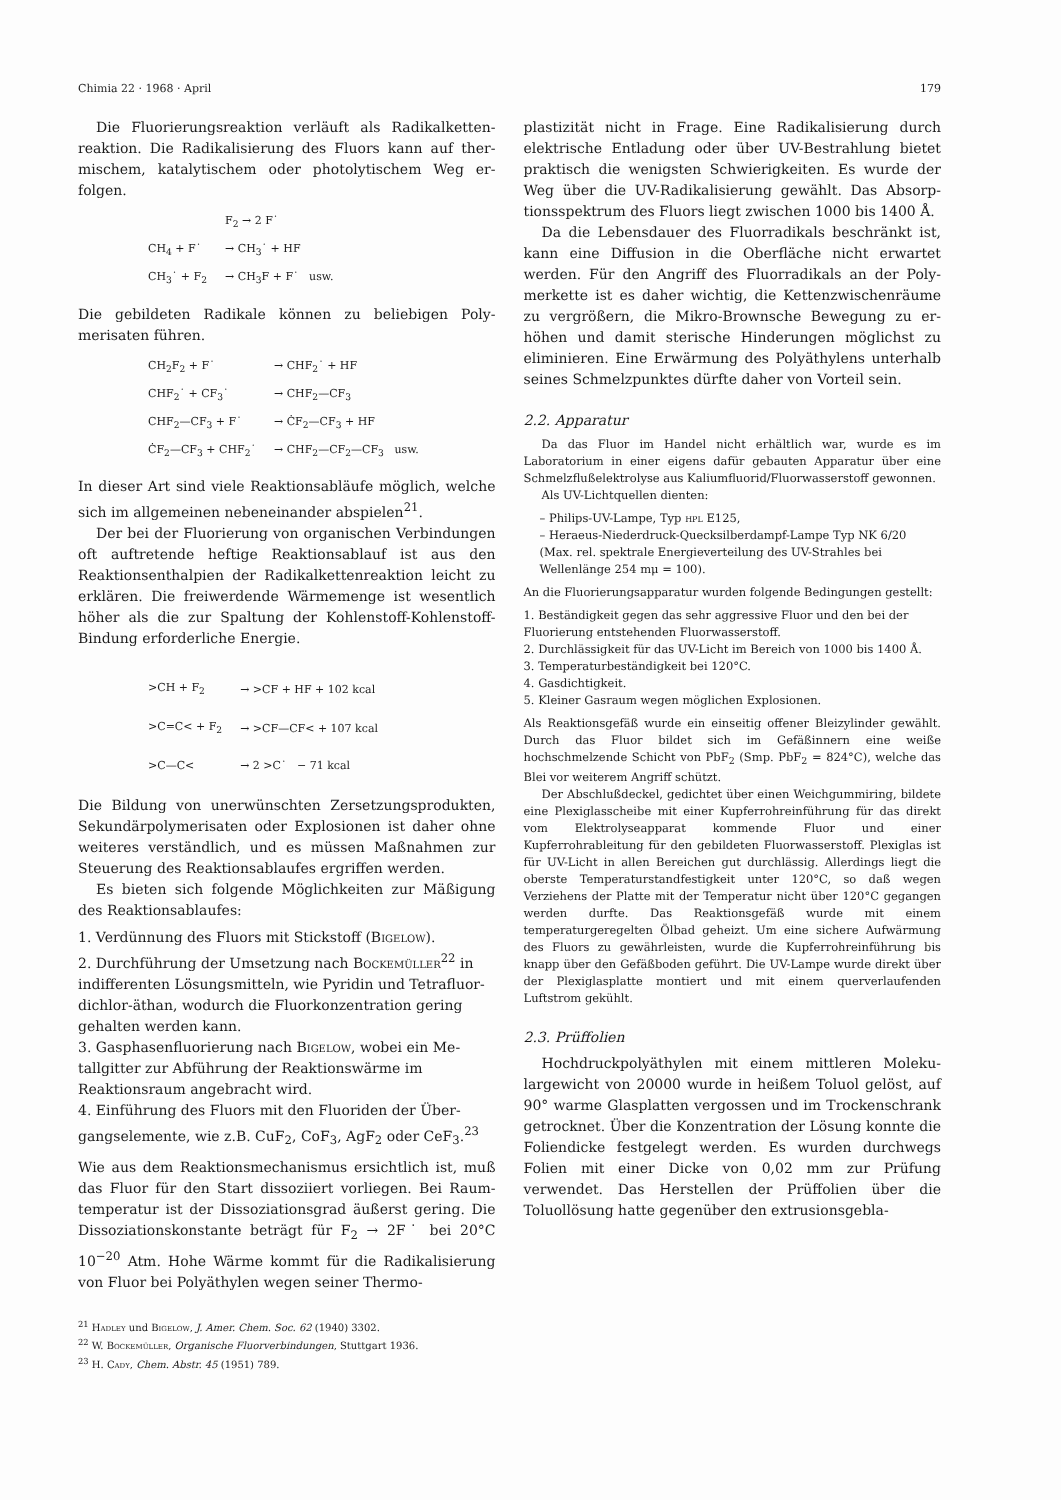Chimia 22 · 1968 · April 179
Die Fluorierungsreaktion verläuft als Radikalketten­reaktion. Die Radikalisierung des Fluors kann auf ther­mischem, katalytischem oder photolytischem Weg er­folgen.
| | F<sub>2</sub> → 2 F˙ |
| CH<sub>4</sub> + F˙ | → CH<sub>3</sub>˙ + HF |
| CH<sub>3</sub>˙ + F<sub>2</sub> | → CH<sub>3</sub>F + F˙ usw. |
Die gebildeten Radikale können zu beliebigen Poly­merisaten führen.
| CH<sub>2</sub>F<sub>2</sub> + F˙ | → CHF<sub>2</sub>˙ + HF |
| CHF<sub>2</sub>˙ + CF<sub>3</sub>˙ | → CHF<sub>2</sub>—CF<sub>3</sub> |
| CHF<sub>2</sub>—CF<sub>3</sub> + F˙ | → ĊF<sub>2</sub>—CF<sub>3</sub> + HF |
| ĊF<sub>2</sub>—CF<sub>3</sub> + CHF<sub>2</sub>˙ | → CHF<sub>2</sub>—CF<sub>2</sub>—CF<sub>3</sub> usw. |
In dieser Art sind viele Reaktionsabläufe möglich, wel­che sich im allgemeinen nebeneinander abspielen<sup>21</sup>.
Der bei der Fluorierung von organischen Verbindun­gen oft auftretende heftige Reaktionsablauf ist aus den Reaktionsenthalpien der Radikalkettenreaktion leicht zu erklären. Die freiwerdende Wärmemenge ist wesent­lich höher als die zur Spaltung der Kohlenstoff-Kohlen­stoff-Bindung erforderliche Energie.
| >CH + F<sub>2</sub> | → >CF + HF + 102 kcal |
| >C=C< + F<sub>2</sub> | → >CF—CF< + 107 kcal |
| >C—C< | → 2 >C˙ − 71 kcal |
Die Bildung von unerwünschten Zersetzungsprodukten, Sekundärpolymerisaten oder Explosionen ist daher ohne weiteres verständlich, und es müssen Maßnahmen zur Steuerung des Reaktionsablaufes ergriffen werden.
Es bieten sich folgende Möglichkeiten zur Mäßigung des Reaktionsablaufes:
1. Verdünnung des Fluors mit Stickstoff (Bigelow).
2. Durchführung der Umsetzung nach Bockemüller<sup>22</sup> in indifferenten Lösungsmitteln, wie Pyridin und Tetrafluor-dichlor-äthan, wodurch die Fluorkonzen­tration gering gehalten werden kann.
3. Gasphasenfluorierung nach Bigelow, wobei ein Me­tallgitter zur Abführung der Reaktionswärme im Reaktionsraum angebracht wird.
4. Einführung des Fluors mit den Fluoriden der Über­gangselemente, wie z.B. CuF<sub>2</sub>, CoF<sub>3</sub>, AgF<sub>2</sub> oder CeF<sub>3</sub>.<sup>23</sup>
Wie aus dem Reaktionsmechanismus ersichtlich ist, muß das Fluor für den Start dissoziiert vorliegen. Bei Raum­temperatur ist der Dissoziationsgrad äußerst gering. Die Dissoziationskonstante beträgt für F<sub>2</sub> → 2F˙ bei 20°C 10<sup>−20</sup> Atm. Hohe Wärme kommt für die Radikali­sierung von Fluor bei Polyäthylen wegen seiner Thermo-
<sup>21</sup> Hadley und Bigelow, J. Amer. Chem. Soc. 62 (1940) 3302.
<sup>22</sup> W. Bockemüller, Organische Fluorverbindungen, Stuttgart 1936.
<sup>23</sup> H. Cady, Chem. Abstr. 45 (1951) 789.
plastizität nicht in Frage. Eine Radikalisierung durch elektrische Entladung oder über UV-Bestrahlung bietet praktisch die wenigsten Schwierigkeiten. Es wurde der Weg über die UV-Radikalisierung gewählt. Das Absorp­tionsspektrum des Fluors liegt zwischen 1000 bis 1400 Å.
Da die Lebensdauer des Fluorradikals beschränkt ist, kann eine Diffusion in die Oberfläche nicht erwartet werden. Für den Angriff des Fluorradikals an der Poly­merkette ist es daher wichtig, die Kettenzwischenräume zu vergrößern, die Mikro-Brownsche Bewegung zu er­höhen und damit sterische Hinderungen möglichst zu eliminieren. Eine Erwärmung des Polyäthylens unter­halb seines Schmelzpunktes dürfte daher von Vorteil sein.
2.2. Apparatur
Da das Fluor im Handel nicht erhältlich war, wurde es im Laboratorium in einer eigens dafür gebauten Apparatur über eine Schmelzflußelektrolyse aus Kaliumfluorid/Fluorwasser­stoff gewonnen.
Als UV-Lichtquellen dienten:
– Philips-UV-Lampe, Typ hpl E125,
– Heraeus-Niederdruck-Quecksilberdampf-Lampe Typ NK 6/20 (Max. rel. spektrale Energieverteilung des UV-Strahles bei Wellenlänge 254 mμ = 100).
An die Fluorierungsapparatur wurden folgende Bedingungen gestellt:
1. Beständigkeit gegen das sehr aggressive Fluor und den bei der Fluorierung entstehenden Fluorwasserstoff.
2. Durchlässigkeit für das UV-Licht im Bereich von 1000 bis 1400 Å.
3. Temperaturbeständigkeit bei 120°C.
4. Gasdichtigkeit.
5. Kleiner Gasraum wegen möglichen Explosionen.
Als Reaktionsgefäß wurde ein einseitig offener Bleizylinder gewählt. Durch das Fluor bildet sich im Gefäßinnern eine weiße hochschmelzende Schicht von PbF<sub>2</sub> (Smp. PbF<sub>2</sub> = 824°C), wel­che das Blei vor weiterem Angriff schützt.
Der Abschlußdeckel, gedichtet über einen Weichgummiring, bildete eine Plexiglasscheibe mit einer Kupferrohreinführung für das direkt vom Elektrolyseapparat kommende Fluor und einer Kupferrohrableitung für den gebildeten Fluorwasserstoff. Plexiglas ist für UV-Licht in allen Bereichen gut durchlässig. Allerdings liegt die oberste Temperaturstandfestigkeit unter 120°C, so daß wegen Verziehens der Platte mit der Temperatur nicht über 120°C gegangen werden durfte. Das Reaktionsgefäß wurde mit einem temperaturgeregelten Ölbad geheizt. Um eine sichere Aufwärmung des Fluors zu gewährleisten, wurde die Kupferrohreinführung bis knapp über den Gefäßboden geführt. Die UV-Lampe wurde direkt über der Plexiglasplatte mon­tiert und mit einem querverlaufenden Luftstrom gekühlt.
2.3. Prüffolien
Hochdruckpolyäthylen mit einem mittleren Moleku­largewicht von 20000 wurde in heißem Toluol gelöst, auf 90° warme Glasplatten vergossen und im Trocken­schrank getrocknet. Über die Konzentration der Lö­sung konnte die Foliendicke festgelegt werden. Es wur­den durchwegs Folien mit einer Dicke von 0,02 mm zur Prüfung verwendet. Das Herstellen der Prüffolien über die Toluollösung hatte gegenüber den extrusionsgebla-